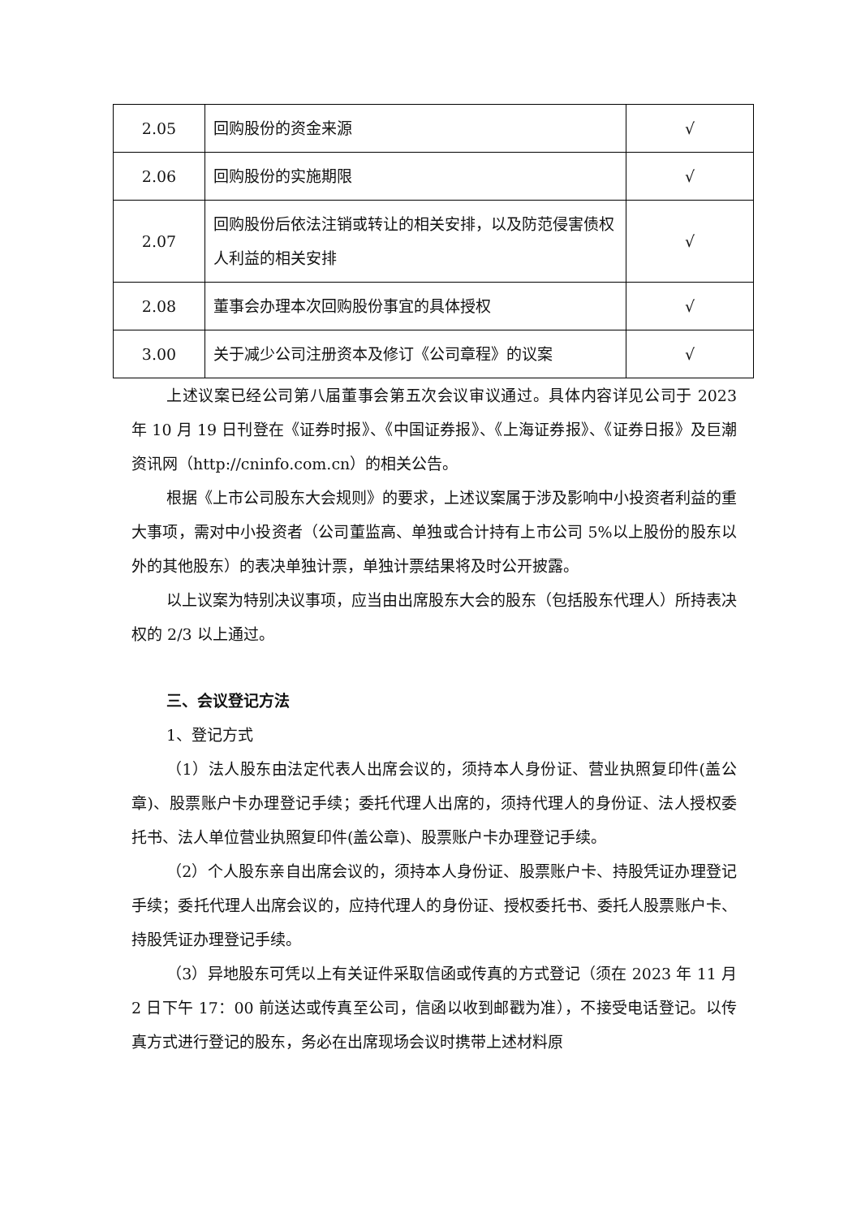| 2.05 | 回购股份的资金来源 | √ |
| 2.06 | 回购股份的实施期限 | √ |
| 2.07 | 回购股份后依法注销或转让的相关安排，以及防范侵害债权人利益的相关安排 | √ |
| 2.08 | 董事会办理本次回购股份事宜的具体授权 | √ |
| 3.00 | 关于减少公司注册资本及修订《公司章程》的议案 | √ |
上述议案已经公司第八届董事会第五次会议审议通过。具体内容详见公司于 2023 年 10 月 19 日刊登在《证券时报》、《中国证券报》、《上海证券报》、《证券日报》及巨潮资讯网（http://cninfo.com.cn）的相关公告。
根据《上市公司股东大会规则》的要求，上述议案属于涉及影响中小投资者利益的重大事项，需对中小投资者（公司董监高、单独或合计持有上市公司 5%以上股份的股东以外的其他股东）的表决单独计票，单独计票结果将及时公开披露。
以上议案为特别决议事项，应当由出席股东大会的股东（包括股东代理人）所持表决权的 2/3 以上通过。
三、会议登记方法
1、登记方式
（1）法人股东由法定代表人出席会议的，须持本人身份证、营业执照复印件(盖公章)、股票账户卡办理登记手续；委托代理人出席的，须持代理人的身份证、法人授权委托书、法人单位营业执照复印件(盖公章)、股票账户卡办理登记手续。
（2）个人股东亲自出席会议的，须持本人身份证、股票账户卡、持股凭证办理登记手续；委托代理人出席会议的，应持代理人的身份证、授权委托书、委托人股票账户卡、持股凭证办理登记手续。
（3）异地股东可凭以上有关证件采取信函或传真的方式登记（须在 2023 年 11 月 2 日下午 17：00 前送达或传真至公司，信函以收到邮戳为准），不接受电话登记。以传真方式进行登记的股东，务必在出席现场会议时携带上述材料原